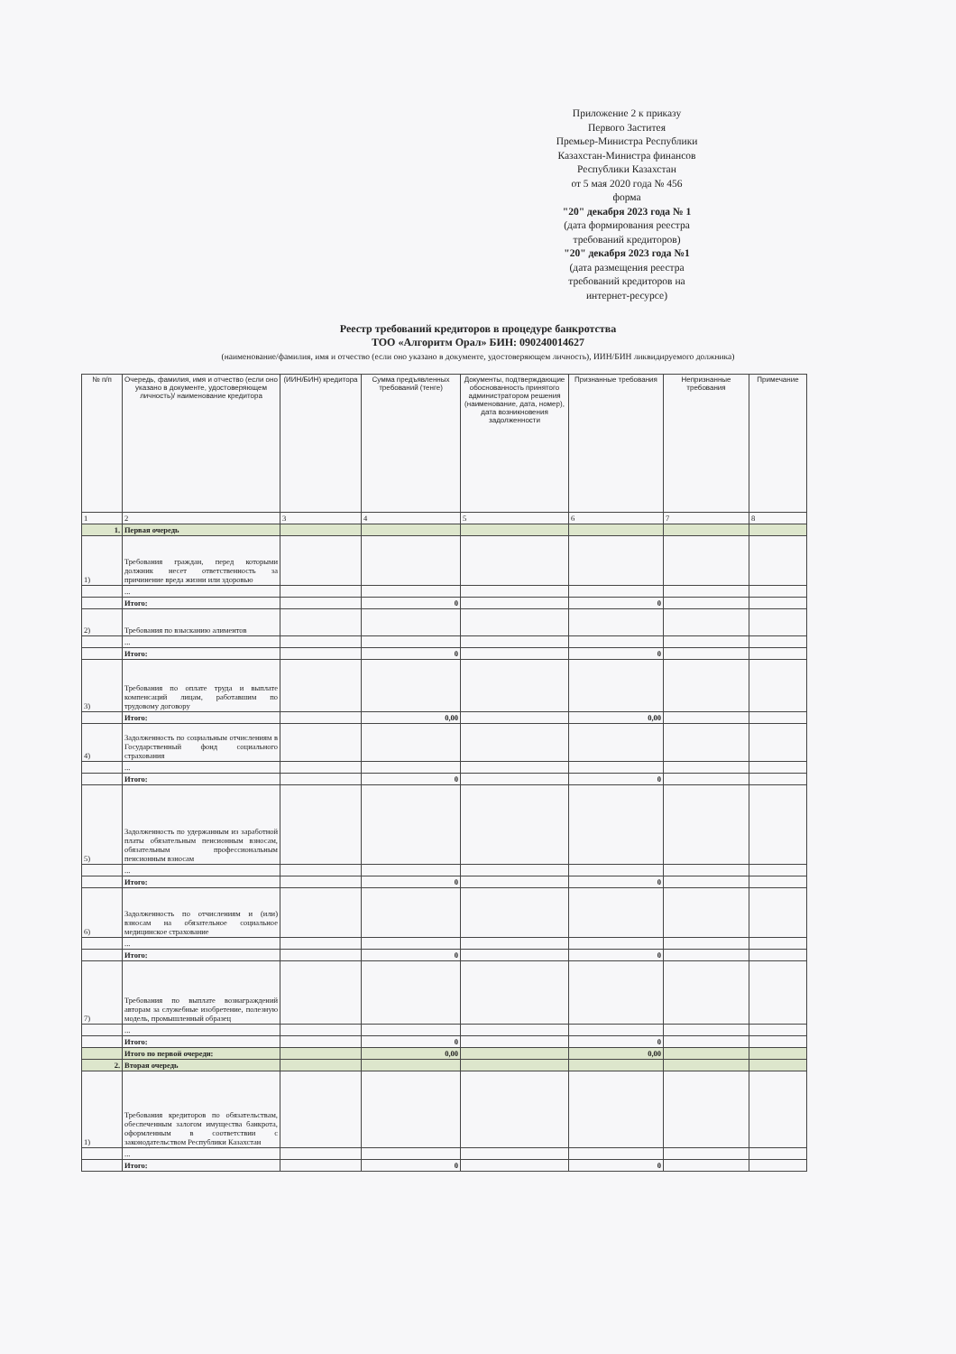Приложение 2 к приказу
Первого Заститея
Премьер-Министра Республики
Казахстан-Министра финансов
Республики Казахстан
от 5 мая 2020 года № 456
форма
"20" декабря 2023 года № 1
(дата формирования реестра требований кредиторов)
"20" декабря 2023 года №1
(дата размещения реестра требований кредиторов на интернет-ресурсе)
Реестр требований кредиторов в процедуре банкротства
ТОО «Алгоритм Орал» БИН: 090240014627
(наименование/фамилия, имя и отчество (если оно указано в документе, удостоверяющем личность), ИИН/БИН ликвидируемого должника)
| № п/п | Очередь, фамилия, имя и отчество (если оно указано в документе, удостоверяющем личность)/ наименование кредитора | (ИИН/БИН) кредитора | Сумма предъявленных требований (тенге) | Документы, подтверждающие обоснованность принятого администратором решения (наименование, дата, номер), дата возникновения задолженности | Признанные требования | Непризнанные требования | Примечание |
| --- | --- | --- | --- | --- | --- | --- | --- |
| 1 | 2 | 3 | 4 | 5 | 6 | 7 | 8 |
| 1. | Первая очередь | | | | | | |
| 1) | Требования граждан, перед которыми должник несет ответственность за причинение вреда жизни или здоровью | | | | | | |
| | ... | | | | | | |
| | Итого: | | 0 | | 0 | | |
| 2) | Требования по взысканию алиментов | | | | | | |
| | ... | | | | | | |
| | Итого: | | 0 | | 0 | | |
| 3) | Требования по оплате труда и выплате компенсаций лицам, работавшим по трудовому договору | | | | | | |
| | Итого: | | 0,00 | | 0,00 | | |
| 4) | Задолженность по социальным отчислениям в Государственный фонд социального страхования | | | | | | |
| | ... | | | | | | |
| | Итого: | | 0 | | 0 | | |
| 5) | Задолженность по удержанным из заработной платы обязательным пенсионным взносам, обязательным профессиональным пенсионным взносам | | | | | | |
| | ... | | | | | | |
| | Итого: | | 0 | | 0 | | |
| 6) | Задолженность по отчислениям и (или) взносам на обязательное социальное медицинское страхование | | | | | | |
| | ... | | | | | | |
| | Итого: | | 0 | | 0 | | |
| 7) | Требования по выплате вознаграждений авторам за служебные изобретение, полезную модель, промышленный образец | | | | | | |
| | ... | | | | | | |
| | Итого: | | 0 | | 0 | | |
| | Итого по первой очереди: | | 0,00 | | 0,00 | | |
| 2. | Вторая очередь | | | | | | |
| 1) | Требования кредиторов по обязательствам, обеспеченным залогом имущества банкрота, оформленным в соответствии с законодательством Республики Казахстан | | | | | | |
| | ... | | | | | | |
| | Итого: | | 0 | | 0 | | |